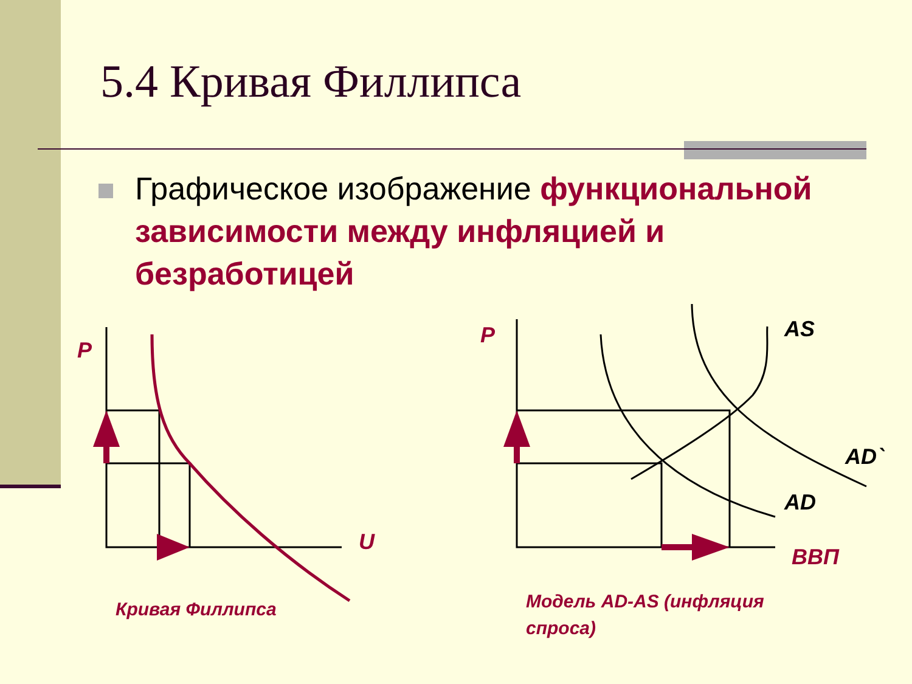5.4 Кривая Филлипса
Графическое изображение функциональной зависимости между инфляцией и безработицей
P
U
P AS
AD`
AD
ВВП
Кривая Филлипса
Модель AD-AS (инфляция спроса)